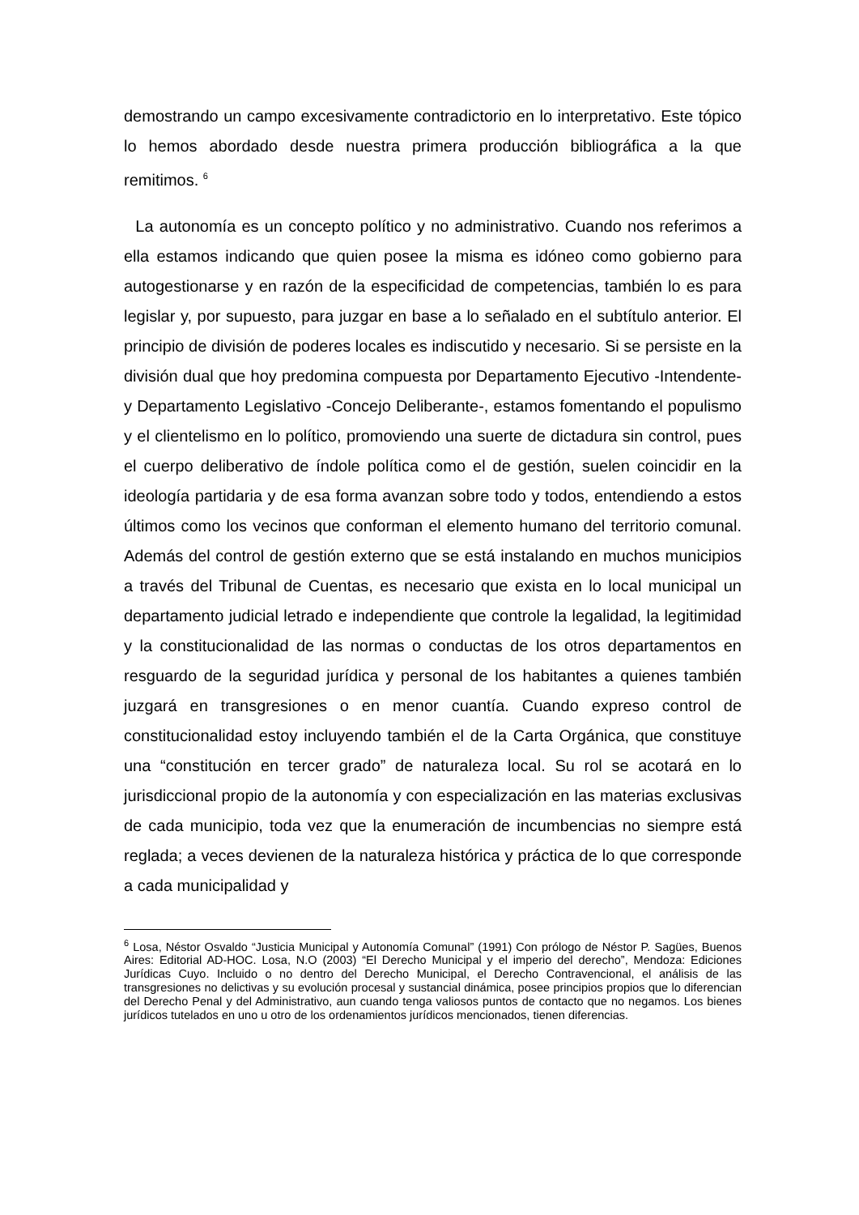demostrando un campo excesivamente contradictorio en lo interpretativo. Este tópico lo hemos abordado desde nuestra primera producción bibliográfica a la que remitimos. <sup>6</sup>
La autonomía es un concepto político y no administrativo. Cuando nos referimos a ella estamos indicando que quien posee la misma es idóneo como gobierno para autogestionarse y en razón de la especificidad de competencias, también lo es para legislar y, por supuesto, para juzgar en base a lo señalado en el subtítulo anterior. El principio de división de poderes locales es indiscutido y necesario. Si se persiste en la división dual que hoy predomina compuesta por Departamento Ejecutivo -Intendente- y Departamento Legislativo -Concejo Deliberante-, estamos fomentando el populismo y el clientelismo en lo político, promoviendo una suerte de dictadura sin control, pues el cuerpo deliberativo de índole política como el de gestión, suelen coincidir en la ideología partidaria y de esa forma avanzan sobre todo y todos, entendiendo a estos últimos como los vecinos que conforman el elemento humano del territorio comunal. Además del control de gestión externo que se está instalando en muchos municipios a través del Tribunal de Cuentas, es necesario que exista en lo local municipal un departamento judicial letrado e independiente que controle la legalidad, la legitimidad y la constitucionalidad de las normas o conductas de los otros departamentos en resguardo de la seguridad jurídica y personal de los habitantes a quienes también juzgará en transgresiones o en menor cuantía. Cuando expreso control de constitucionalidad estoy incluyendo también el de la Carta Orgánica, que constituye una “constitución en tercer grado” de naturaleza local. Su rol se acotará en lo jurisdiccional propio de la autonomía y con especialización en las materias exclusivas de cada municipio, toda vez que la enumeración de incumbencias no siempre está reglada; a veces devienen de la naturaleza histórica y práctica de lo que corresponde a cada municipalidad y
<sup>6</sup> Losa, Néstor Osvaldo “Justicia Municipal y Autonomía Comunal” (1991) Con prólogo de Néstor P. Sagües, Buenos Aires: Editorial AD-HOC. Losa, N.O (2003) “El Derecho Municipal y el imperio del derecho”, Mendoza: Ediciones Jurídicas Cuyo. Incluido o no dentro del Derecho Municipal, el Derecho Contravencional, el análisis de las transgresiones no delictivas y su evolución procesal y sustancial dinámica, posee principios propios que lo diferencian del Derecho Penal y del Administrativo, aun cuando tenga valiosos puntos de contacto que no negamos. Los bienes jurídicos tutelados en uno u otro de los ordenamientos jurídicos mencionados, tienen diferencias.